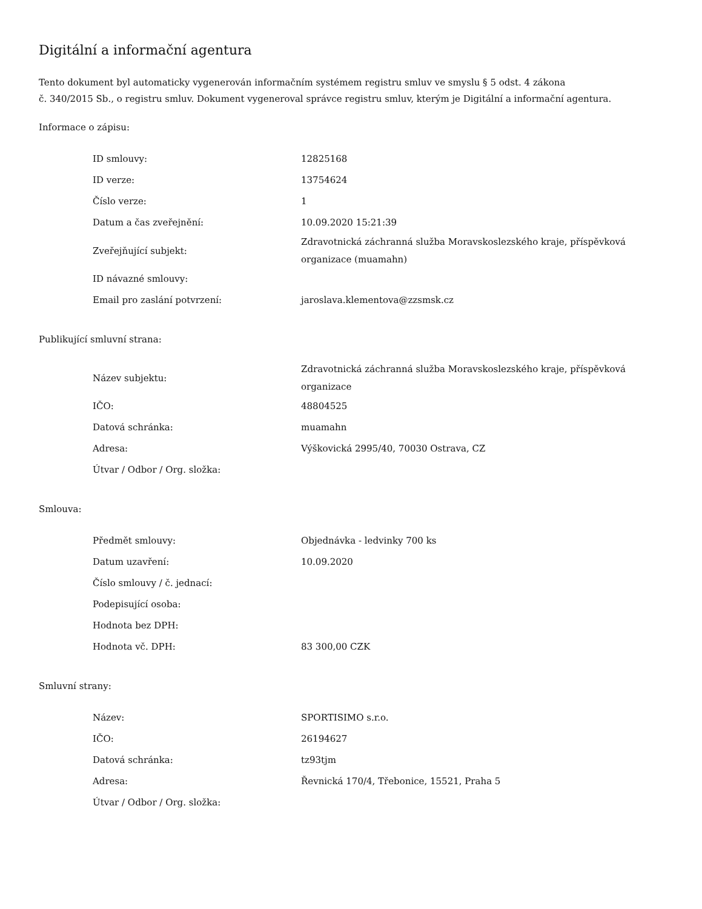Digitální a informační agentura
Tento dokument byl automaticky vygenerován informačním systémem registru smluv ve smyslu § 5 odst. 4 zákona
č. 340/2015 Sb., o registru smluv. Dokument vygeneroval správce registru smluv, kterým je Digitální a informační agentura.
Informace o zápisu:
| ID smlouvy: | 12825168 |
| ID verze: | 13754624 |
| Číslo verze: | 1 |
| Datum a čas zveřejnění: | 10.09.2020 15:21:39 |
| Zveřejňující subjekt: | Zdravotnická záchranná služba Moravskoslezského kraje, příspěvková organizace (muamahn) |
| ID návazné smlouvy: | |
| Email pro zaslání potvrzení: | jaroslava.klementova@zzsmsk.cz |
Publikující smluvní strana:
| Název subjektu: | Zdravotnická záchranná služba Moravskoslezského kraje, příspěvková organizace |
| IČO: | 48804525 |
| Datová schránka: | muamahn |
| Adresa: | Výškovická 2995/40, 70030 Ostrava, CZ |
| Útvar / Odbor / Org. složka: | |
Smlouva:
| Předmět smlouvy: | Objednávka - ledvinky 700 ks |
| Datum uzavření: | 10.09.2020 |
| Číslo smlouvy / č. jednací: | |
| Podepisující osoba: | |
| Hodnota bez DPH: | |
| Hodnota vč. DPH: | 83 300,00 CZK |
Smluvní strany:
| Název: | SPORTISIMO s.r.o. |
| IČO: | 26194627 |
| Datová schránka: | tz93tjm |
| Adresa: | Řevnická 170/4, Třebonice, 15521, Praha 5 |
| Útvar / Odbor / Org. složka: | |